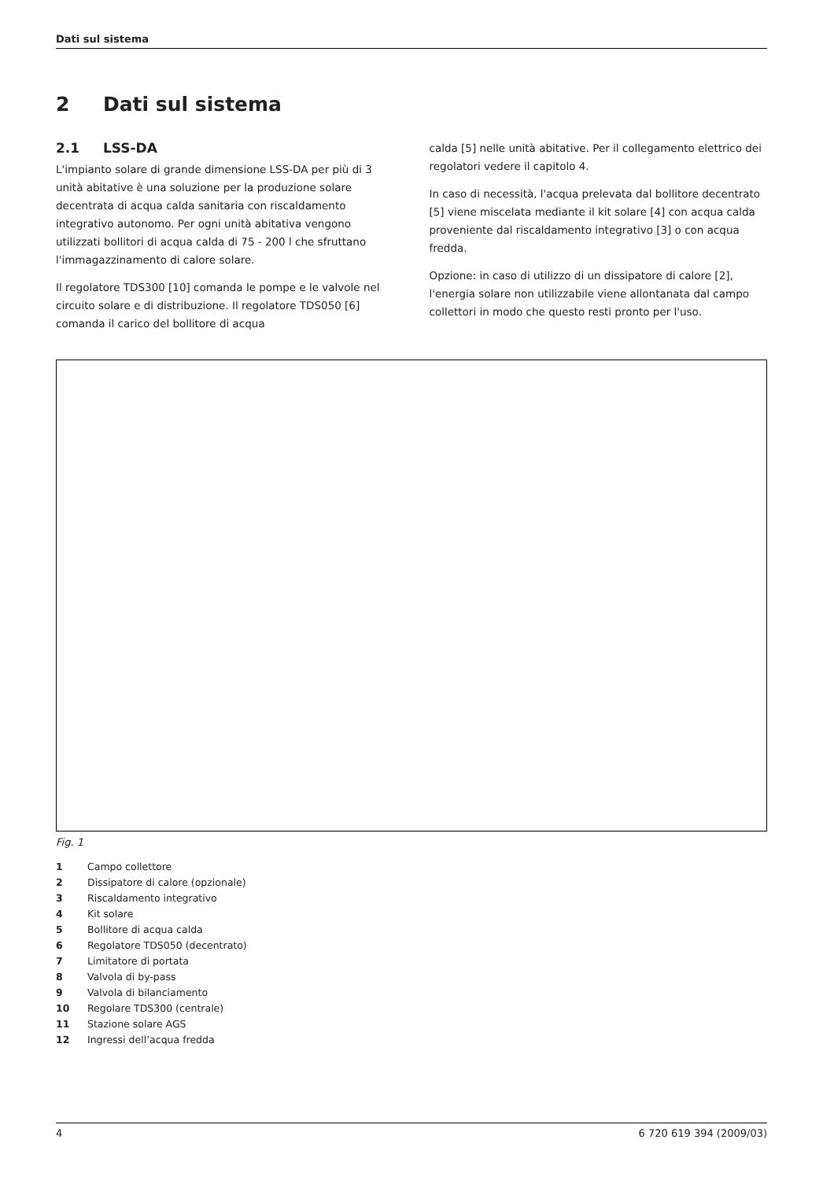Dati sul sistema
2 Dati sul sistema
2.1 LSS-DA
L'impianto solare di grande dimensione LSS-DA per più di 3 unità abitative è una soluzione per la produzione solare decentrata di acqua calda sanitaria con riscaldamento integrativo autonomo. Per ogni unità abitativa vengono utilizzati bollitori di acqua calda di 75 - 200 l che sfruttano l'immagazzinamento di calore solare.
Il regolatore TDS300 [10] comanda le pompe e le valvole nel circuito solare e di distribuzione. Il regolatore TDS050 [6] comanda il carico del bollitore di acqua
calda [5] nelle unità abitative. Per il collegamento elettrico dei regolatori vedere il capitolo 4.
In caso di necessità, l'acqua prelevata dal bollitore decentrato [5] viene miscelata mediante il kit solare [4] con acqua calda proveniente dal riscaldamento integrativo [3] o con acqua fredda.
Opzione: in caso di utilizzo di un dissipatore di calore [2], l'energia solare non utilizzabile viene allontanata dal campo collettori in modo che questo resti pronto per l'uso.
Fig. 1
1 Campo collettore
2 Dissipatore di calore (opzionale)
3 Riscaldamento integrativo
4 Kit solare
5 Bollitore di acqua calda
6 Regolatore TDS050 (decentrato)
7 Limitatore di portata
8 Valvola di by-pass
9 Valvola di bilanciamento
10 Regolare TDS300 (centrale)
11 Stazione solare AGS
12 Ingressi dell’acqua fredda
4 6 720 619 394 (2009/03)